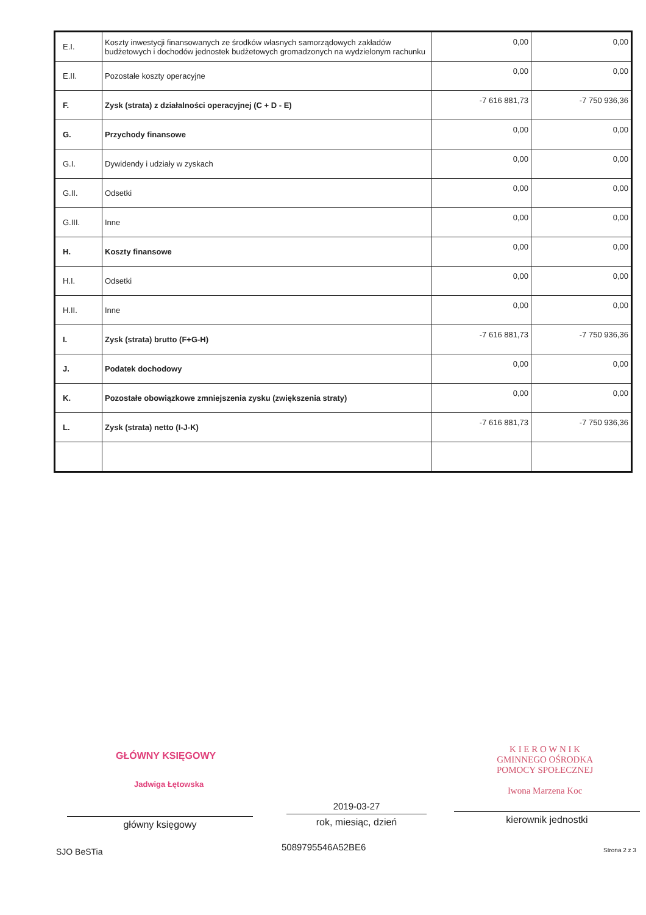| E.I. | Koszty inwestycji finansowanych ze środków własnych samorządowych zakładów budżetowych i dochodów jednostek budżetowych gromadzonych na wydzielonym rachunku | 0,00 | 0,00 |
| E.II. | Pozostałe koszty operacyjne | 0,00 | 0,00 |
| F. | Zysk (strata) z działalności operacyjnej (C + D - E) | -7 616 881,73 | -7 750 936,36 |
| G. | Przychody finansowe | 0,00 | 0,00 |
| G.I. | Dywidendy i udziały w zyskach | 0,00 | 0,00 |
| G.II. | Odsetki | 0,00 | 0,00 |
| G.III. | Inne | 0,00 | 0,00 |
| H. | Koszty finansowe | 0,00 | 0,00 |
| H.I. | Odsetki | 0,00 | 0,00 |
| H.II. | Inne | 0,00 | 0,00 |
| I. | Zysk (strata) brutto (F+G-H) | -7 616 881,73 | -7 750 936,36 |
| J. | Podatek dochodowy | 0,00 | 0,00 |
| K. | Pozostałe obowiązkowe zmniejszenia zysku (zwiększenia straty) | 0,00 | 0,00 |
| L. | Zysk (strata) netto (I-J-K) | -7 616 881,73 | -7 750 936,36 |
GŁÓWNY KSIĘGOWY
Jadwiga Łętowska
K I E R O W N I K
GMINNEGO OŚRODKA
POMOCY SPOŁECZNEJ
Iwona Marzena Koc
2019-03-27
główny księgowy rok, miesiąc, dzień kierownik jednostki
SJO BeSTia 5089795546A52BE6 Strona 2 z 3